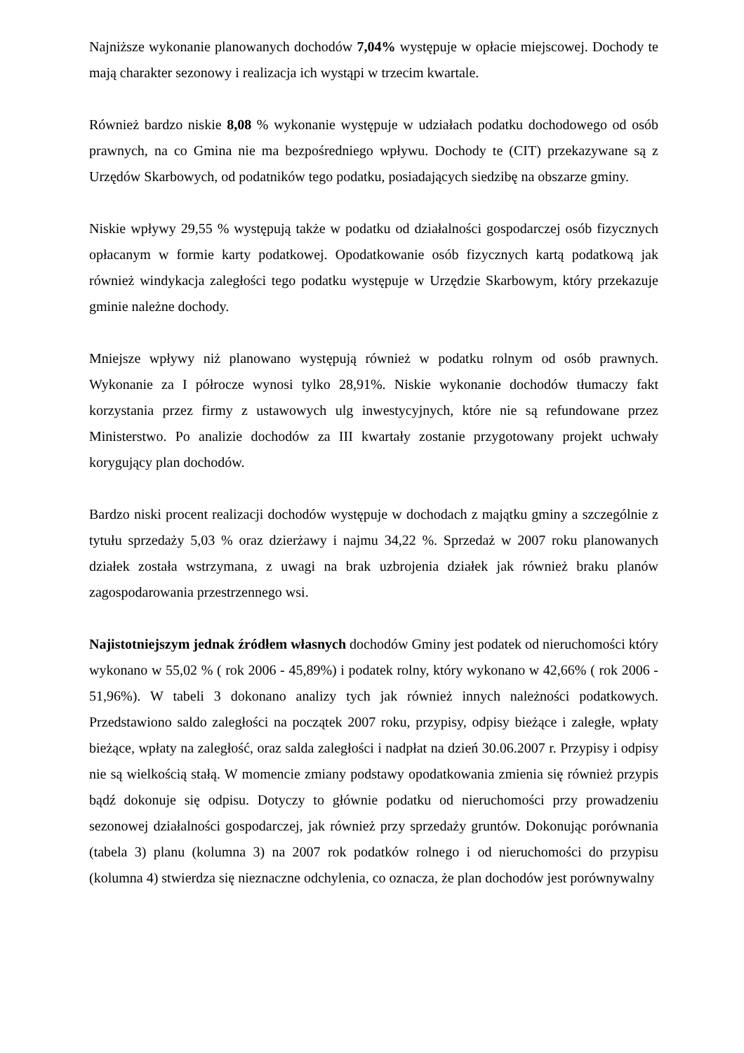Najniższe wykonanie planowanych dochodów 7,04% występuje w opłacie miejscowej. Dochody te mają charakter sezonowy i realizacja ich wystąpi w trzecim kwartale.
Również bardzo niskie 8,08 % wykonanie występuje w udziałach podatku dochodowego od osób prawnych, na co Gmina nie ma bezpośredniego wpływu. Dochody te (CIT) przekazywane są z Urzędów Skarbowych, od podatników tego podatku, posiadających siedzibę na obszarze gminy.
Niskie wpływy 29,55 % występują także w podatku od działalności gospodarczej osób fizycznych opłacanym w formie karty podatkowej. Opodatkowanie osób fizycznych kartą podatkową jak również windykacja zaległości tego podatku występuje w Urzędzie Skarbowym, który przekazuje gminie należne dochody.
Mniejsze wpływy niż planowano występują również w podatku rolnym od osób prawnych. Wykonanie za I półrocze wynosi tylko 28,91%. Niskie wykonanie dochodów tłumaczy fakt korzystania przez firmy z ustawowych ulg inwestycyjnych, które nie są refundowane przez Ministerstwo. Po analizie dochodów za III kwartały zostanie przygotowany projekt uchwały korygujący plan dochodów.
Bardzo niski procent realizacji dochodów występuje w dochodach z majątku gminy a szczególnie z tytułu sprzedaży 5,03 % oraz dzierżawy i najmu 34,22 %. Sprzedaż w 2007 roku planowanych działek została wstrzymana, z uwagi na brak uzbrojenia działek jak również braku planów zagospodarowania przestrzennego wsi.
Najistotniejszym jednak źródłem własnych dochodów Gminy jest podatek od nieruchomości który wykonano w 55,02 % ( rok 2006 - 45,89%) i podatek rolny, który wykonano w 42,66% ( rok 2006 - 51,96%). W tabeli 3 dokonano analizy tych jak również innych należności podatkowych. Przedstawiono saldo zaległości na początek 2007 roku, przypisy, odpisy bieżące i zaległe, wpłaty bieżące, wpłaty na zaległość, oraz salda zaległości i nadpłat na dzień 30.06.2007 r. Przypisy i odpisy nie są wielkością stałą. W momencie zmiany podstawy opodatkowania zmienia się również przypis bądź dokonuje się odpisu. Dotyczy to głównie podatku od nieruchomości przy prowadzeniu sezonowej działalności gospodarczej, jak również przy sprzedaży gruntów. Dokonując porównania (tabela 3) planu (kolumna 3) na 2007 rok podatków rolnego i od nieruchomości do przypisu (kolumna 4) stwierdza się nieznaczne odchylenia, co oznacza, że plan dochodów jest porównywalny